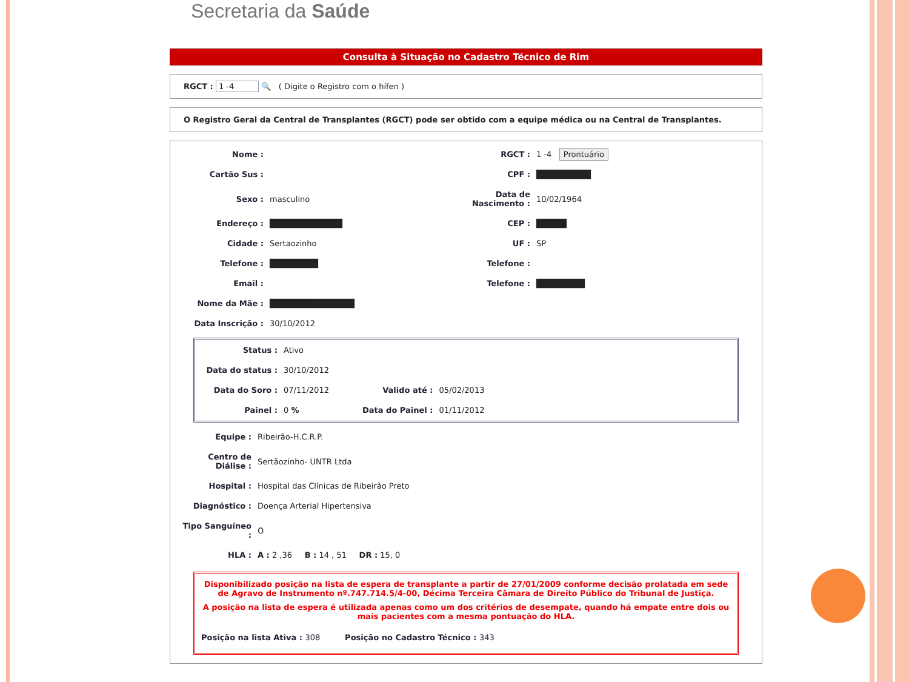Secretaria da Saúde
Consulta à Situação no Cadastro Técnico de Rim
RGCT : 1 -4 🔍 ( Digite o Registro com o hífen )
O Registro Geral da Central de Transplantes (RGCT) pode ser obtido com a equipe médica ou na Central de Transplantes.
| Nome : | | RGCT : | 1 -4 Prontuário |
| Cartão Sus : | | CPF : | █████████ |
| Sexo : | masculino | Data de Nascimento : | 10/02/1964 |
| Endereço : | ████████████ | CEP : | █████ |
| Cidade : | Sertaozinho | UF : | SP |
| Telefone : | ████████ | Telefone : | |
| Email : | | Telefone : | ████████ |
| Nome da Mãe : | ██████████████ | | |
| Data Inscrição : | 30/10/2012 | | |
| Status : | Ativo | | |
| Data do status : | 30/10/2012 | | |
| Data do Soro : | 07/11/2012 | Valido até : | 05/02/2013 |
| Painel : | 0 % | Data do Painel : | 01/11/2012 |
| Equipe : | Ribeirão-H.C.R.P. |
| Centro de Diálise : | Sertãozinho- UNTR Ltda |
| Hospital : | Hospital das Clínicas de Ribeirão Preto |
| Diagnóstico : | Doença Arterial Hipertensiva |
| Tipo Sanguíneo : | O |
| HLA : | A : 2 ,36 B : 14 , 51 DR : 15, 0 |
Disponibilizado posição na lista de espera de transplante a partir de 27/01/2009 conforme decisão prolatada em sede de Agravo de Instrumento nº.747.714.5/4-00, Décima Terceira Câmara de Direito Público do Tribunal de Justiça.
A posição na lista de espera é utilizada apenas como um dos critérios de desempate, quando há empate entre dois ou mais pacientes com a mesma pontuação do HLA.
Posição na lista Ativa : 308 Posição no Cadastro Técnico : 343